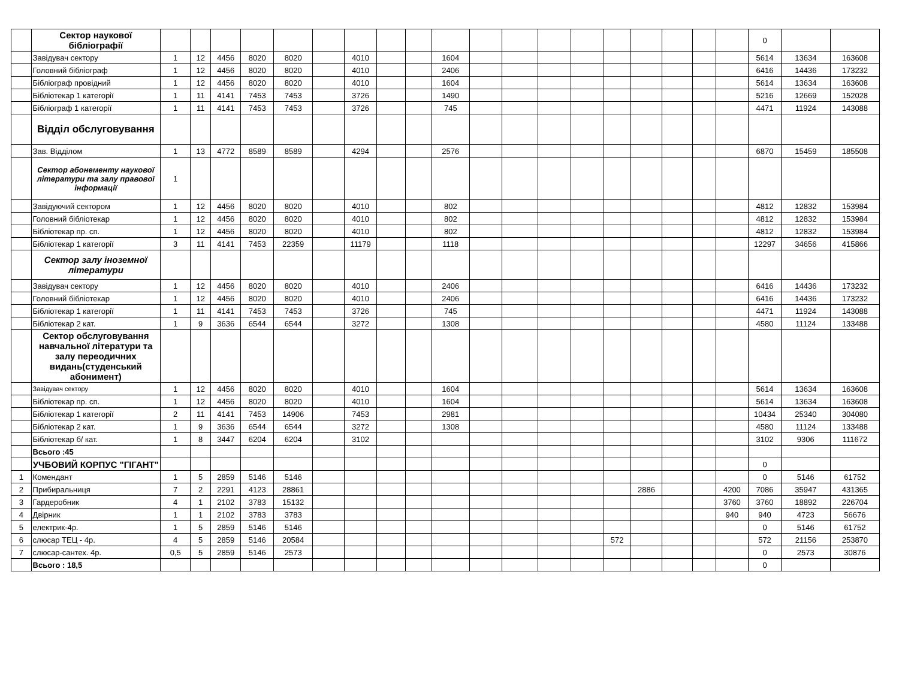| | Сектор наукової бібліографії | | | | | | | | | | | | | | | | | | | | 0 | | |
| | Завідувач сектору | 1 | 12 | 4456 | 8020 | 8020 | | 4010 | | | 1604 | | | | | | | | | | 5614 | 13634 | 163608 |
| | Головний бібліограф | 1 | 12 | 4456 | 8020 | 8020 | | 4010 | | | 2406 | | | | | | | | | | 6416 | 14436 | 173232 |
| | Бібліограф провідний | 1 | 12 | 4456 | 8020 | 8020 | | 4010 | | | 1604 | | | | | | | | | | 5614 | 13634 | 163608 |
| | Бібліотекар 1 категорії | 1 | 11 | 4141 | 7453 | 7453 | | 3726 | | | 1490 | | | | | | | | | | 5216 | 12669 | 152028 |
| | Бібліограф 1 категорії | 1 | 11 | 4141 | 7453 | 7453 | | 3726 | | | 745 | | | | | | | | | | 4471 | 11924 | 143088 |
| | Відділ обслуговування | | | | | | | | | | | | | | | | | | | | | | |
| | Зав. Відділом | 1 | 13 | 4772 | 8589 | 8589 | | 4294 | | | 2576 | | | | | | | | | | 6870 | 15459 | 185508 |
| | Сектор абонементу наукової літератури та залу правової інформації | 1 | | | | | | | | | | | | | | | | | | | | | |
| | Завідуючий сектором | 1 | 12 | 4456 | 8020 | 8020 | | 4010 | | | 802 | | | | | | | | | | 4812 | 12832 | 153984 |
| | Головний бібліотекар | 1 | 12 | 4456 | 8020 | 8020 | | 4010 | | | 802 | | | | | | | | | | 4812 | 12832 | 153984 |
| | Бібліотекар пр. сп. | 1 | 12 | 4456 | 8020 | 8020 | | 4010 | | | 802 | | | | | | | | | | 4812 | 12832 | 153984 |
| | Бібліотекар 1 категорії | 3 | 11 | 4141 | 7453 | 22359 | | 11179 | | | 1118 | | | | | | | | | | 12297 | 34656 | 415866 |
| | Сектор залу іноземної літератури | | | | | | | | | | | | | | | | | | | | | | |
| | Завідувач сектору | 1 | 12 | 4456 | 8020 | 8020 | | 4010 | | | 2406 | | | | | | | | | | 6416 | 14436 | 173232 |
| | Головний бібліотекар | 1 | 12 | 4456 | 8020 | 8020 | | 4010 | | | 2406 | | | | | | | | | | 6416 | 14436 | 173232 |
| | Бібліотекар 1 категорії | 1 | 11 | 4141 | 7453 | 7453 | | 3726 | | | 745 | | | | | | | | | | 4471 | 11924 | 143088 |
| | Бібліотекар 2 кат. | 1 | 9 | 3636 | 6544 | 6544 | | 3272 | | | 1308 | | | | | | | | | | 4580 | 11124 | 133488 |
| | Сектор обслуговування навчальної літератури та залу переодичних видань(студенський абонимент) | | | | | | | | | | | | | | | | | | | | | | |
| | Завідувач сектору | 1 | 12 | 4456 | 8020 | 8020 | | 4010 | | | 1604 | | | | | | | | | | 5614 | 13634 | 163608 |
| | Бібліотекар пр. сп. | 1 | 12 | 4456 | 8020 | 8020 | | 4010 | | | 1604 | | | | | | | | | | 5614 | 13634 | 163608 |
| | Бібліотекар 1 категорії | 2 | 11 | 4141 | 7453 | 14906 | | 7453 | | | 2981 | | | | | | | | | | 10434 | 25340 | 304080 |
| | Бібліотекар 2 кат. | 1 | 9 | 3636 | 6544 | 6544 | | 3272 | | | 1308 | | | | | | | | | | 4580 | 11124 | 133488 |
| | Бібліотекар б/ кат. | 1 | 8 | 3447 | 6204 | 6204 | | 3102 | | | | | | | | | | | | | 3102 | 9306 | 111672 |
| | Всього :45 | | | | | | | | | | | | | | | | | | | | | | |
| | УЧБОВИЙ КОРПУС "ГІГАНТ" | | | | | | | | | | | | | | | | | | | | 0 | | |
| 1 | Комендант | 1 | 5 | 2859 | 5146 | 5146 | | | | | | | | | | | | | | | 0 | 5146 | 61752 |
| 2 | Прибиральниця | 7 | 2 | 2291 | 4123 | 28861 | | | | | | | | | | | 2886 | | | 4200 | 7086 | 35947 | 431365 |
| 3 | Гардеробник | 4 | 1 | 2102 | 3783 | 15132 | | | | | | | | | | | | | | 3760 | 3760 | 18892 | 226704 |
| 4 | Двірник | 1 | 1 | 2102 | 3783 | 3783 | | | | | | | | | | | | | | 940 | 940 | 4723 | 56676 |
| 5 | електрик-4р. | 1 | 5 | 2859 | 5146 | 5146 | | | | | | | | | | | | | | | 0 | 5146 | 61752 |
| 6 | слюсар ТЕЦ - 4р. | 4 | 5 | 2859 | 5146 | 20584 | | | | | | | | | | 572 | | | | | 572 | 21156 | 253870 |
| 7 | слюсар-сантех. 4р. | 0,5 | 5 | 2859 | 5146 | 2573 | | | | | | | | | | | | | | | 0 | 2573 | 30876 |
| | Всього : 18,5 | | | | | | | | | | | | | | | | | | | | 0 | | |